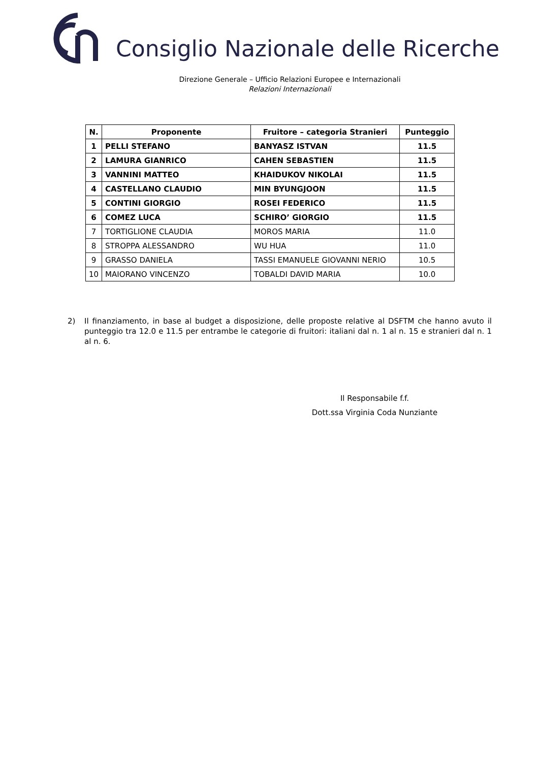Consiglio Nazionale delle Ricerche
Direzione Generale – Ufficio Relazioni Europee e Internazionali
Relazioni Internazionali
| N. | Proponente | Fruitore – categoria Stranieri | Punteggio |
| --- | --- | --- | --- |
| 1 | PELLI STEFANO | BANYASZ ISTVAN | 11.5 |
| 2 | LAMURA GIANRICO | CAHEN SEBASTIEN | 11.5 |
| 3 | VANNINI MATTEO | KHAIDUKOV NIKOLAI | 11.5 |
| 4 | CASTELLANO CLAUDIO | MIN BYUNGJOON | 11.5 |
| 5 | CONTINI GIORGIO | ROSEI FEDERICO | 11.5 |
| 6 | COMEZ LUCA | SCHIRO’ GIORGIO | 11.5 |
| 7 | TORTIGLIONE CLAUDIA | MOROS MARIA | 11.0 |
| 8 | STROPPA ALESSANDRO | WU HUA | 11.0 |
| 9 | GRASSO DANIELA | TASSI EMANUELE GIOVANNI NERIO | 10.5 |
| 10 | MAIORANO VINCENZO | TOBALDI DAVID MARIA | 10.0 |
2) Il finanziamento, in base al budget a disposizione, delle proposte relative al DSFTM che hanno avuto il punteggio tra 12.0 e 11.5 per entrambe le categorie di fruitori: italiani dal n. 1 al n. 15 e stranieri dal n. 1 al n. 6.
Il Responsabile f.f.
Dott.ssa Virginia Coda Nunziante